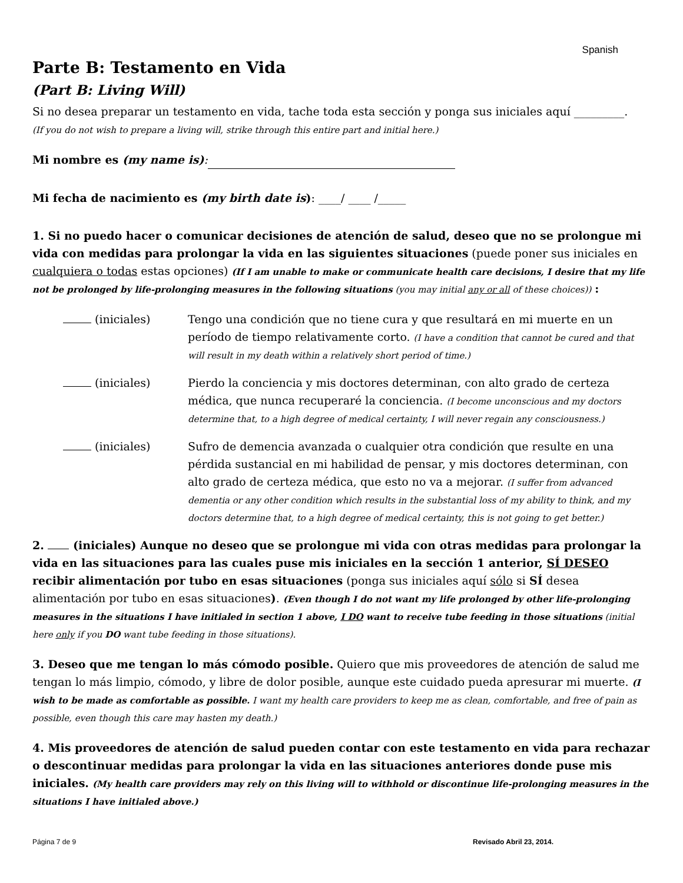Spanish
Parte B: Testamento en Vida
(Part B: Living Will)
Si no desea preparar un testamento en vida, tache toda esta sección y ponga sus iniciales aquí _________.
(If you do not wish to prepare a living will, strike through this entire part and initial here.)
Mi nombre es (my name is):
Mi fecha de nacimiento es (my birth date is): ____/ ____ /_____
1. Si no puedo hacer o comunicar decisiones de atención de salud, deseo que no se prolongue mi vida con medidas para prolongar la vida en las siguientes situaciones (puede poner sus iniciales en cualquiera o todas estas opciones) (If I am unable to make or communicate health care decisions, I desire that my life not be prolonged by life-prolonging measures in the following situations (you may initial any or all of these choices)) :
(iniciales) Tengo una condición que no tiene cura y que resultará en mi muerte en un período de tiempo relativamente corto. (I have a condition that cannot be cured and that will result in my death within a relatively short period of time.)
(iniciales) Pierdo la conciencia y mis doctores determinan, con alto grado de certeza médica, que nunca recuperaré la conciencia. (I become unconscious and my doctors determine that, to a high degree of medical certainty, I will never regain any consciousness.)
(iniciales) Sufro de demencia avanzada o cualquier otra condición que resulte en una pérdida sustancial en mi habilidad de pensar, y mis doctores determinan, con alto grado de certeza médica, que esto no va a mejorar. (I suffer from advanced dementia or any other condition which results in the substantial loss of my ability to think, and my doctors determine that, to a high degree of medical certainty, this is not going to get better.)
2. (iniciales) Aunque no deseo que se prolongue mi vida con otras medidas para prolongar la vida en las situaciones para las cuales puse mis iniciales en la sección 1 anterior, SÍ DESEO recibir alimentación por tubo en esas situaciones (ponga sus iniciales aquí sólo si SÍ desea alimentación por tubo en esas situaciones). (Even though I do not want my life prolonged by other life-prolonging measures in the situations I have initialed in section 1 above, I DO want to receive tube feeding in those situations (initial here only if you DO want tube feeding in those situations).
3. Deseo que me tengan lo más cómodo posible. Quiero que mis proveedores de atención de salud me tengan lo más limpio, cómodo, y libre de dolor posible, aunque este cuidado pueda apresurar mi muerte. (I wish to be made as comfortable as possible. I want my health care providers to keep me as clean, comfortable, and free of pain as possible, even though this care may hasten my death.)
4. Mis proveedores de atención de salud pueden contar con este testamento en vida para rechazar o descontinuar medidas para prolongar la vida en las situaciones anteriores donde puse mis iniciales. (My health care providers may rely on this living will to withhold or discontinue life-prolonging measures in the situations I have initialed above.)
Página 7 de 9 Revisado Abril 23, 2014.